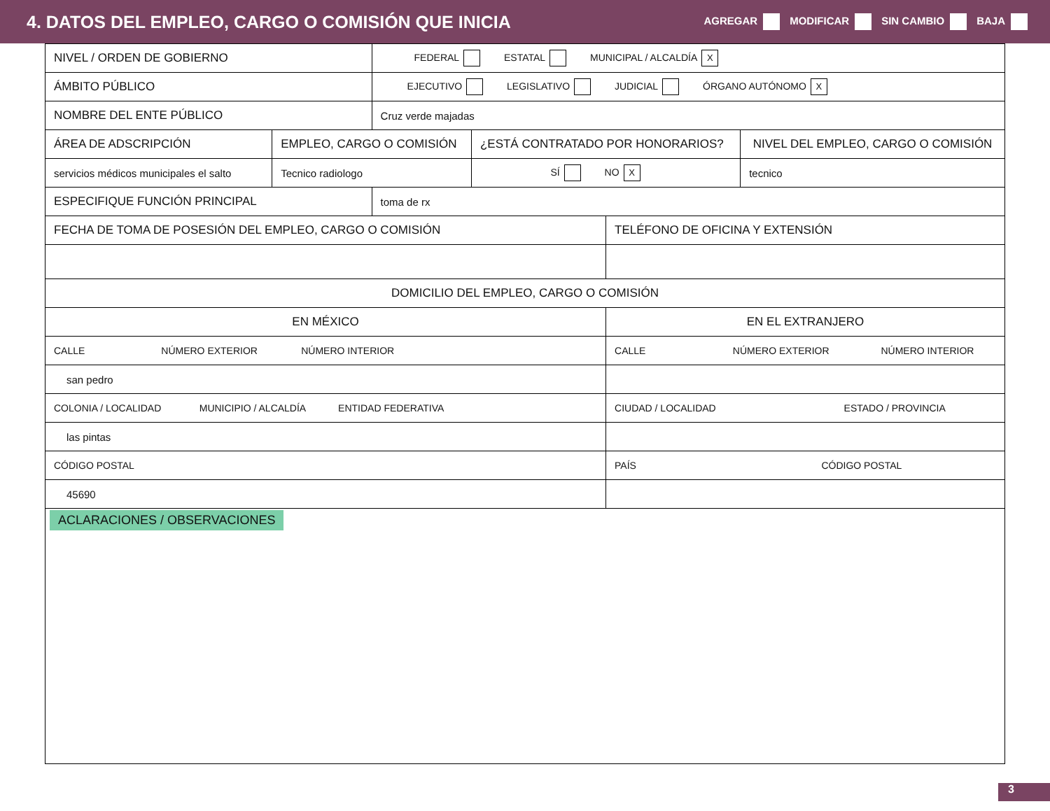4. DATOS DEL EMPLEO, CARGO O COMISIÓN QUE INICIA
AGREGAR MODIFICAR SIN CAMBIO BAJA
| NIVEL / ORDEN DE GOBIERNO | | FEDERAL ESTATAL MUNICIPAL / ALCALDÍA X | | | |
| ÁMBITO PÚBLICO | | EJECUTIVO LEGISLATIVO JUDICIAL ÓRGANO AUTÓNOMO X | | | |
| NOMBRE DEL ENTE PÚBLICO | | Cruz verde majadas | | | |
| ÁREA DE ADSCRIPCIÓN | EMPLEO, CARGO O COMISIÓN | | ¿ESTÁ CONTRATADO POR HONORARIOS? | | NIVEL DEL EMPLEO, CARGO O COMISIÓN |
| servicios médicos municipales el salto | Tecnico radiologo | | SÍ NO X | | tecnico |
| ESPECIFIQUE FUNCIÓN PRINCIPAL | | toma de rx | | | |
| FECHA DE TOMA DE POSESIÓN DEL EMPLEO, CARGO O COMISIÓN | | | | TELÉFONO DE OFICINA Y EXTENSIÓN | |
| DOMICILIO DEL EMPLEO, CARGO O COMISIÓN | | | | | |
| EN MÉXICO | | | | EN EL EXTRANJERO | |
| CALLE NÚMERO EXTERIOR NÚMERO INTERIOR | | | | CALLE NÚMERO EXTERIOR NÚMERO INTERIOR | |
| san pedro | | | | | |
| COLONIA / LOCALIDAD MUNICIPIO / ALCALDÍA ENTIDAD FEDERATIVA | | | | CIUDAD / LOCALIDAD ESTADO / PROVINCIA | |
| las pintas | | | | | |
| CÓDIGO POSTAL | | | | PAÍS CÓDIGO POSTAL | |
| 45690 | | | | | |
| ACLARACIONES / OBSERVACIONES | | | | | |
3